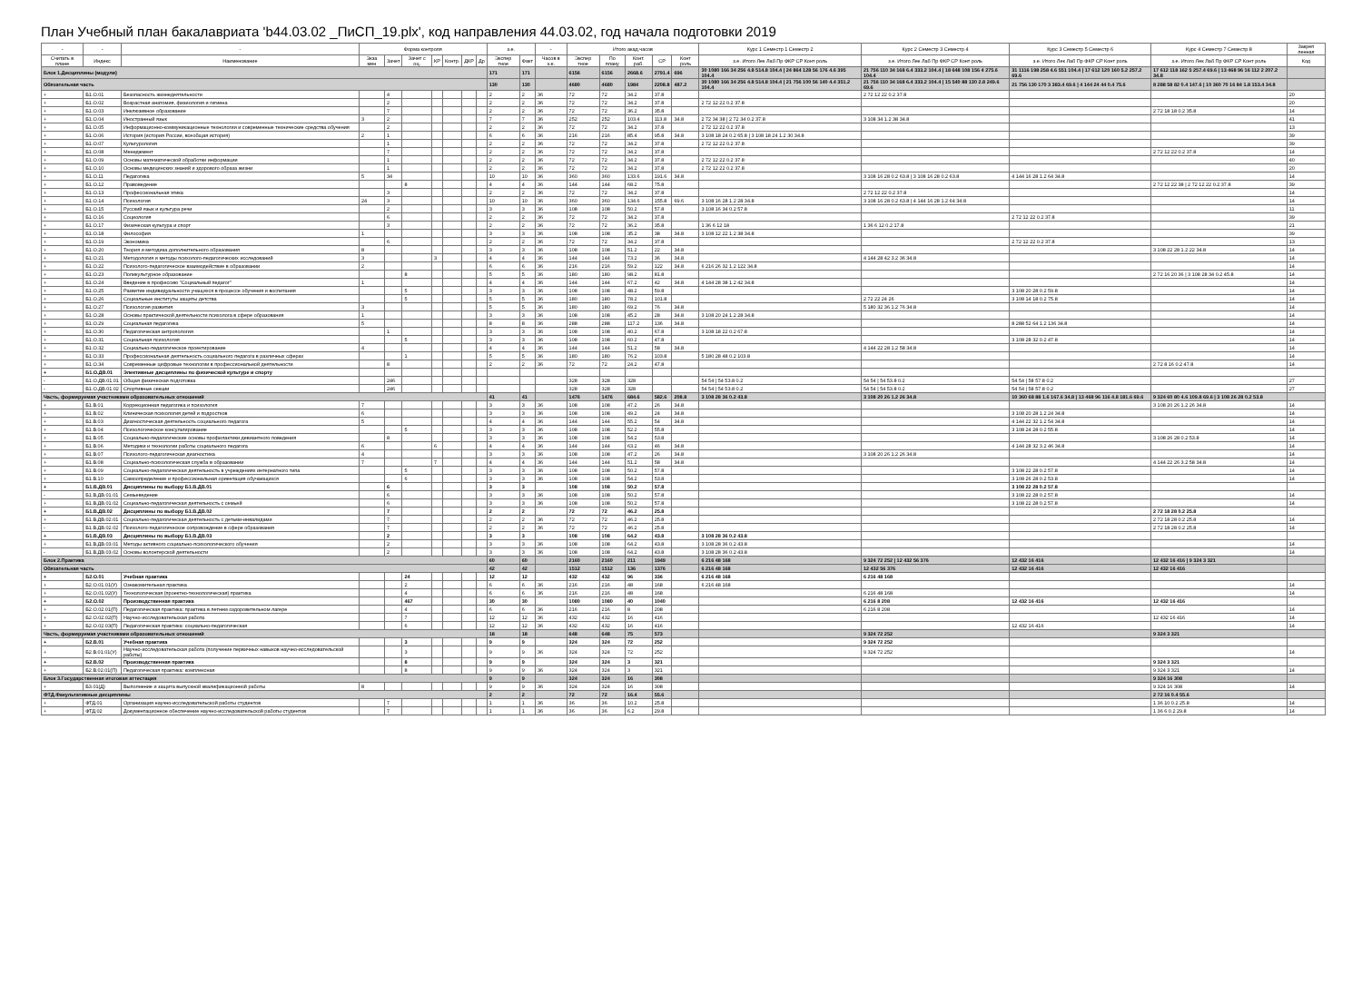План Учебный план бакалавриата 'b44.03.02 _ПиСП_19.plx', код направления 44.03.02, год начала подготовки 2019
| - | - | - | Форма контроля | | | | | | | з.е. | | - | Итого акад.часов | | | | | Курс 1 Семестр 1 Семестр 2 | Курс 2 Семестр 3 Семестр 4 | Курс 3 Семестр 5 Семестр 6 | Курс 4 Семестр 7 Семестр 8 | Закреп ленная |
| --- | --- | --- | --- | --- | --- | --- | --- | --- | --- | --- | --- | --- | --- | --- | --- | --- | --- | --- | --- | --- | --- | --- |
| Считать в плане | Индекс | Наименование | Экза мен | Зачет | Зачет с оц. | КР | Контр. | ДКР | Др | Экспер тное | Факт | Часов в з.е. | Экспер тное | По плану | Конт. раб. | СР | Конт роль | з.е. Итого Лек Лаб Пр ФКР СР Конт роль | з.е. Итого Лек Лаб Пр ФКР СР Конт роль | з.е. Итого Лек Лаб Пр ФКР СР Конт роль | з.е. Итого Лек Лаб Пр ФКР СР Конт роль | Код |
| Блок 1.Дисциплины (модули) | | | | | | | | | | 171 | 171 | | 6156 | 6156 | 2668.6 | 2791.4 | 696 | 30 1080 166 34 256 4.8 514.8 104.4 / 24 864 128 56 176 4.6 395 104.4 | 21 756 110 34 168 6.4 333.2 104.4 / 18 648 108 156 4 275.6 104.4 | 31 1116 198 258 4.6 551 104.4 / 17 612 120 160 5.2 257.2 69.6 | 17 612 118 162 5 257.4 69.6 / 13 468 96 16 112 2 207.2 34.8 | |
| Обязательная часть | | | | | | | | | | 130 | 130 | | 4680 | 4680 | 1984 | 2208.8 | 487.2 | 30 1080 166 34 256 4.8 514.8 104.4 / 21 756 100 56 140 4.4 351.2 104.4 | 21 756 110 34 168 6.4 333.2 104.4 / 15 540 88 130 2.8 249.6 69.6 | 21 756 130 170 3 383.4 69.6 / 4 144 24 44 0.4 75.6 | 8 288 58 82 0.4 147.6 / 10 360 70 16 84 1.8 153.4 34.8 | |
| + | Б1.О.01 | Безопасность жизнедеятельности | | 4 | | | | | | 2 | 2 | 36 | 72 | 72 | 34.2 | 37.8 | | | 2 72 12 22 0.2 37.8 | | | 20 |
| + | Б1.О.02 | Возрастная анатомия, физиология и гигиена | | 2 | | | | | | 2 | 2 | 36 | 72 | 72 | 34.2 | 37.8 | | 2 72 12 22 0.2 37.8 | | | | 20 |
| + | Б1.О.03 | Инклюзивное образование | | 7 | | | | | | 2 | 2 | 36 | 72 | 72 | 36.2 | 35.8 | | | | | 2 72 18 18 0.2 35.8 | 14 |
| + | Б1.О.04 | Иностранный язык | 3 | 2 | | | | | | 7 | 7 | 36 | 252 | 252 | 103.4 | 113.8 | 34.8 | 2 72 34 38 / 2 72 34 0.2 37.8 | 3 108 34 1.2 38 34.8 | | | 41 |
| + | Б1.О.05 | Информационно-коммуникационные технологии и современные технические средства обучения | | 2 | | | | | | 2 | 2 | 36 | 72 | 72 | 34.2 | 37.8 | | 2 72 12 22 0.2 37.8 | | | | 13 |
| + | Б1.О.06 | История (история России, всеобщая история) | 2 | 1 | | | | | | 6 | 6 | 36 | 216 | 216 | 85.4 | 95.8 | 34.8 | 3 108 18 24 0.2 65.8 / 3 108 18 24 1.2 30 34.8 | | | | 39 |
| + | Б1.О.07 | Культурология | | 1 | | | | | | 2 | 2 | 36 | 72 | 72 | 34.2 | 37.8 | | 2 72 12 22 0.2 37.8 | | | | 39 |
| + | Б1.О.08 | Менеджмент | | 7 | | | | | | 2 | 2 | 36 | 72 | 72 | 34.2 | 37.8 | | | | | 2 72 12 22 0.2 37.8 | 14 |
| + | Б1.О.09 | Основы математической обработки информации | | 1 | | | | | | 2 | 2 | 36 | 72 | 72 | 34.2 | 37.8 | | 2 72 12 22 0.2 37.8 | | | | 40 |
| + | Б1.О.10 | Основы медицинских знаний и здорового образа жизни | | 1 | | | | | | 2 | 2 | 36 | 72 | 72 | 34.2 | 37.8 | | 2 72 12 22 0.2 37.8 | | | | 20 |
| + | Б1.О.11 | Педагогика | 5 | 34 | | | | | | 10 | 10 | 36 | 360 | 360 | 133.6 | 191.6 | 34.8 | | 3 108 16 28 0.2 63.8 / 3 108 16 28 0.2 63.8 | 4 144 16 28 1.2 64 34.8 | | 14 |
| + | Б1.О.12 | Правоведение | | | 8 | | | | | 4 | 4 | 36 | 144 | 144 | 68.2 | 75.8 | | | | | 2 72 12 22 38 / 2 72 12 22 0.2 37.8 | 39 |
| + | Б1.О.13 | Профессиональная этика | | 3 | | | | | | 2 | 2 | 36 | 72 | 72 | 34.2 | 37.8 | | | 2 72 12 22 0.2 37.8 | | | 14 |
| + | Б1.О.14 | Психология | 24 | 3 | | | | | | 10 | 10 | 36 | 360 | 360 | 134.6 | 155.8 | 69.6 | 3 108 16 28 1.2 28 34.8 | 3 108 16 28 0.2 63.8 / 4 144 16 28 1.2 64 34.8 | | | 14 |
| + | Б1.О.15 | Русский язык и культура речи | | 2 | | | | | | 3 | 3 | 36 | 108 | 108 | 50.2 | 57.8 | | 3 108 16 34 0.2 57.8 | | | | 11 |
| + | Б1.О.16 | Социология | | 6 | | | | | | 2 | 2 | 36 | 72 | 72 | 34.2 | 37.8 | | | | 2 72 12 22 0.2 37.8 | | 39 |
| + | Б1.О.17 | Физическая культура и спорт | | 3 | | | | | | 2 | 2 | 36 | 72 | 72 | 36.2 | 35.8 | | 1 36 6 12 18 | 1 36 6 12 0.2 17.8 | | | 21 |
| + | Б1.О.18 | Философия | 1 | | | | | | | 3 | 3 | 36 | 108 | 108 | 35.2 | 38 | 34.8 | 3 108 12 22 1.2 38 34.8 | | | | 39 |
| + | Б1.О.19 | Экономика | | 6 | | | | | | 2 | 2 | 36 | 72 | 72 | 34.2 | 37.8 | | | | 2 72 12 22 0.2 37.8 | | 13 |
| + | Б1.О.20 | Теория и методика дополнительного образования | 8 | | | | | | | 3 | 3 | 36 | 108 | 108 | 51.2 | 22 | 34.8 | | | | 3 108 22 28 1.2 22 34.8 | 14 |
| + | Б1.О.21 | Методология и методы психолого-педагогических исследований | 3 | | | 3 | | | | 4 | 4 | 36 | 144 | 144 | 73.2 | 36 | 34.8 | | 4 144 28 42 3.2 36 34.8 | | | 14 |
| + | Б1.О.22 | Психолого-педагогическое взаимодействие в образовании | 2 | | | | | | | 6 | 6 | 36 | 216 | 216 | 59.2 | 122 | 34.8 | 6 216 26 32 1.2 122 34.8 | | | | 14 |
| + | Б1.О.23 | Поликультурное образование | | | 8 | | | | | 5 | 5 | 36 | 180 | 180 | 98.2 | 81.8 | | | | | 2 72 16 20 36 / 3 108 28 34 0.2 45.8 | 14 |
| + | Б1.О.24 | Введение в профессию "Социальный педагог" | 1 | | | | | | | 4 | 4 | 36 | 144 | 144 | 67.2 | 42 | 34.8 | 4 144 28 38 1.2 42 34.8 | | | | 14 |
| + | Б1.О.25 | Развитие индивидуальности учащихся в процессе обучения и воспитания | | | 5 | | | | | 3 | 3 | 36 | 108 | 108 | 48.2 | 59.8 | | | | 3 108 20 28 0.2 59.8 | | 14 |
| + | Б1.О.26 | Социальные институты защиты детства | | | 5 | | | | | 5 | 5 | 36 | 180 | 180 | 78.2 | 101.8 | | | 2 72 22 24 26 | 3 108 14 18 0.2 75.8 | | 14 |
| + | Б1.О.27 | Психология развития | 3 | | | | | | | 5 | 5 | 36 | 180 | 180 | 69.2 | 76 | 34.8 | | 5 180 32 36 1.2 76 34.8 | | | 14 |
| + | Б1.О.28 | Основы практической деятельности психолога в сфере образования | 1 | | | | | | | 3 | 3 | 36 | 108 | 108 | 45.2 | 28 | 34.8 | 3 108 20 24 1.2 28 34.8 | | | | 14 |
| + | Б1.О.29 | Социальная педагогика | 5 | | | | | | | 8 | 8 | 36 | 288 | 288 | 117.2 | 136 | 34.8 | | | 8 288 52 64 1.2 136 34.8 | | 14 |
| + | Б1.О.30 | Педагогическая антропология | | 1 | | | | | | 3 | 3 | 36 | 108 | 108 | 40.2 | 67.8 | | 3 108 18 22 0.2 67.8 | | | | 14 |
| + | Б1.О.31 | Социальная психология | | | 5 | | | | | 3 | 3 | 36 | 108 | 108 | 60.2 | 47.8 | | | | 3 108 28 32 0.2 47.8 | | 14 |
| + | Б1.О.32 | Социально-педагогическое проектирование | 4 | | | | | | | 4 | 4 | 36 | 144 | 144 | 51.2 | 58 | 34.8 | | 4 144 22 28 1.2 58 34.8 | | | 14 |
| + | Б1.О.33 | Профессиональная деятельность социального педагога в различных сферах | | | 1 | | | | | 5 | 5 | 36 | 180 | 180 | 76.2 | 103.8 | | 5 180 28 48 0.2 103.8 | | | | 14 |
| + | Б1.О.34 | Современные цифровые технологии в профессиональной деятельности | | 8 | | | | | | 2 | 2 | 36 | 72 | 72 | 24.2 | 47.8 | | | | | 2 72 8 16 0.2 47.8 | 14 |
| + | Б1.О.ДВ.01 | Элективные дисциплины по физической культуре и спорту | | | | | | | | | | | | | | | | | | | | |
| - | Б1.О.ДВ.01.01 | Общая физическая подготовка | | 246 | | | | | | | | | 328 | 328 | 328 | | | 54 54 / 54 53.8 0.2 | 54 54 / 54 53.8 0.2 | 54 54 / 58 57.8 0.2 | | 27 |
| - | Б1.О.ДВ.01.02 | Спортивные секции | | 246 | | | | | | | | | 328 | 328 | 328 | | | 54 54 / 54 53.8 0.2 | 54 54 / 54 53.8 0.2 | 54 54 / 58 57.8 0.2 | | 27 |
| Часть, формируемая участниками образовательных отношений | | | | | | | | | | 41 | 41 | | 1476 | 1476 | 684.6 | 582.6 | 208.8 | 3 108 28 36 0.2 43.8 | 3 108 20 26 1.2 26 34.8 | 10 360 68 88 1.6 167.6 34.8 / 13 468 96 116 4.8 181.6 69.6 | 9 324 60 80 4.6 109.8 69.6 / 3 108 26 28 0.2 53.8 | |
| + | Б1.В.01 | Коррекционная педагогика и психология | 7 | | | | | | | 3 | 3 | 36 | 108 | 108 | 47.2 | 26 | 34.8 | | | | 3 108 20 26 1.2 26 34.8 | 14 |
| + | Б1.В.02 | Клиническая психология детей и подростков | 6 | | | | | | | 3 | 3 | 36 | 108 | 108 | 49.2 | 24 | 34.8 | | | 3 108 20 28 1.2 24 34.8 | | 14 |
| + | Б1.В.03 | Диагностическая деятельность социального педагога | 5 | | | | | | | 4 | 4 | 36 | 144 | 144 | 55.2 | 54 | 34.8 | | | 4 144 22 32 1.2 54 34.8 | | 14 |
| + | Б1.В.04 | Психологическое консультирование | | | 5 | | | | | 3 | 3 | 36 | 108 | 108 | 52.2 | 55.8 | | | | 3 108 24 28 0.2 55.8 | | 14 |
| + | Б1.В.05 | Социально-педагогические основы профилактики девиантного поведения | | 8 | | | | | | 3 | 3 | 36 | 108 | 108 | 54.2 | 53.8 | | | | | 3 108 26 28 0.2 53.8 | 14 |
| + | Б1.В.06 | Методики и технологии работы социального педагога | 6 | | | 6 | | | | 4 | 4 | 36 | 144 | 144 | 63.2 | 46 | 34.8 | | | 4 144 28 32 3.2 46 34.8 | | 14 |
| + | Б1.В.07 | Психолого-педагогическая диагностика | 4 | | | | | | | 3 | 3 | 36 | 108 | 108 | 47.2 | 26 | 34.8 | | 3 108 20 26 1.2 26 34.8 | | | 14 |
| + | Б1.В.08 | Социально-психологическая служба в образовании | 7 | | | 7 | | | | 4 | 4 | 36 | 144 | 144 | 51.2 | 58 | 34.8 | | | | 4 144 22 26 3.2 58 34.8 | 14 |
| + | Б1.В.09 | Социально-педагогическая деятельность в учреждениях интернатного типа | | | 5 | | | | | 3 | 3 | 36 | 108 | 108 | 50.2 | 57.8 | | | | 3 108 22 28 0.2 57.8 | | 14 |
| + | Б1.В.10 | Самоопределение и профессиональная ориентация обучающихся | | | 6 | | | | | 3 | 3 | 36 | 108 | 108 | 54.2 | 53.8 | | | | 3 108 26 28 0.2 53.8 | | 14 |
| + | Б1.В.ДВ.01 | Дисциплины по выбору Б1.В.ДВ.01 | | 6 | | | | | | 3 | 3 | | 108 | 108 | 50.2 | 57.8 | | | | 3 108 22 28 0.2 57.8 | | |
| - | Б1.В.ДВ.01.01 | Семьеведение | | 6 | | | | | | 3 | 3 | 36 | 108 | 108 | 50.2 | 57.8 | | | | 3 108 22 28 0.2 57.8 | | 14 |
| + | Б1.В.ДВ.01.02 | Социально-педагогическая деятельность с семьей | | 6 | | | | | | 3 | 3 | 36 | 108 | 108 | 50.2 | 57.8 | | | | 3 108 22 28 0.2 57.8 | | 14 |
| + | Б1.В.ДВ.02 | Дисциплины по выбору Б1.В.ДВ.02 | | 7 | | | | | | 2 | 2 | | 72 | 72 | 46.2 | 25.8 | | | | | 2 72 18 28 0.2 25.8 | |
| + | Б1.В.ДВ.02.01 | Социально-педагогическая деятельность с детьми-инвалидами | | 7 | | | | | | 2 | 2 | 36 | 72 | 72 | 46.2 | 25.8 | | | | | 2 72 18 28 0.2 25.8 | 14 |
| - | Б1.В.ДВ.02.02 | Психолого-педагогическое сопровождение в сфере образования | | 7 | | | | | | 2 | 2 | 36 | 72 | 72 | 46.2 | 25.8 | | | | | 2 72 18 28 0.2 25.8 | 14 |
| + | Б1.В.ДВ.03 | Дисциплины по выбору Б1.В.ДВ.03 | | 2 | | | | | | 3 | 3 | | 108 | 108 | 64.2 | 43.8 | | 3 108 28 36 0.2 43.8 | | | | |
| + | Б1.В.ДВ.03.01 | Методы активного социально-психологического обучения | | 2 | | | | | | 3 | 3 | 36 | 108 | 108 | 64.2 | 43.8 | | 3 108 28 36 0.2 43.8 | | | | 14 |
| - | Б1.В.ДВ.03.02 | Основы волонтерской деятельности | | 2 | | | | | | 3 | 3 | 36 | 108 | 108 | 64.2 | 43.8 | | 3 108 28 36 0.2 43.8 | | | | 14 |
| Блок 2.Практика | | | | | | | | | | 60 | 60 | | 2160 | 2160 | 211 | 1949 | | 6 216 48 168 | 9 324 72 252 / 12 432 56 376 | 12 432 16 416 | 12 432 16 416 / 9 324 3 321 | |
| Обязательная часть | | | | | | | | | | 42 | 42 | | 1512 | 1512 | 136 | 1376 | | 6 216 48 168 | 12 432 56 376 | 12 432 16 416 | 12 432 16 416 | |
| + | Б2.О.01 | Учебная практика | | | 24 | | | | | 12 | 12 | | 432 | 432 | 96 | 336 | | 6 216 48 168 | 6 216 48 168 | | | |
| + | Б2.О.01.01(У) | Ознакомительная практика | | | 2 | | | | | 6 | 6 | 36 | 216 | 216 | 48 | 168 | | 6 216 48 168 | | | | 14 |
| + | Б2.О.01.02(У) | Технологическая (проектно-технологическая) практика | | | 4 | | | | | 6 | 6 | 36 | 216 | 216 | 48 | 168 | | | 6 216 48 168 | | | 14 |
| + | Б2.О.02 | Производственная практика | | | 467 | | | | | 30 | 30 | | 1080 | 1080 | 40 | 1040 | | | 6 216 8 208 | 12 432 16 416 | 12 432 16 416 | |
| + | Б2.О.02.01(П) | Педагогическая практика: практика в летнем оздоровительном лагере | | | 4 | | | | | 6 | 6 | 36 | 216 | 216 | 8 | 208 | | | 6 216 8 208 | | | 14 |
| + | Б2.О.02.02(П) | Научно-исследовательская работа | | | 7 | | | | | 12 | 12 | 36 | 432 | 432 | 16 | 416 | | | | | 12 432 16 416 | 14 |
| + | Б2.О.02.03(П) | Педагогическая практика: социально-педагогическая | | | 6 | | | | | 12 | 12 | 36 | 432 | 432 | 16 | 416 | | | | 12 432 16 416 | | 14 |
| Часть, формируемая участниками образовательных отношений | | | | | | | | | | 18 | 18 | | 648 | 648 | 75 | 573 | | | 9 324 72 252 | | 9 324 3 321 | |
| + | Б2.В.01 | Учебная практика | | | 3 | | | | | 9 | 9 | | 324 | 324 | 72 | 252 | | | 9 324 72 252 | | | |
| + | Б2.В.01.01(У) | Научно-исследовательская работа (получение первичных навыков научно-исследовательской работы) | | | 3 | | | | | 9 | 9 | 36 | 324 | 324 | 72 | 252 | | | 9 324 72 252 | | | 14 |
| + | Б2.В.02 | Производственная практика | | | 8 | | | | | 9 | 9 | | 324 | 324 | 3 | 321 | | | | | 9 324 3 321 | |
| + | Б2.В.02.01(П) | Педагогическая практика: комплексная | | | 8 | | | | | 9 | 9 | 36 | 324 | 324 | 3 | 321 | | | | | 9 324 3 321 | 14 |
| Блок 3.Государственная итоговая аттестация | | | | | | | | | | 9 | 9 | | 324 | 324 | 16 | 308 | | | | | 9 324 16 308 | |
| + | Б3.01(Д) | Выполнение и защита выпускной квалификационной работы | 8 | | | | | | | 9 | 9 | 36 | 324 | 324 | 16 | 308 | | | | | 9 324 16 308 | 14 |
| ФТД.Факультативные дисциплины | | | | | | | | | | 2 | 2 | | 72 | 72 | 16.4 | 55.6 | | | | | 2 72 16 0.4 55.6 | |
| + | ФТД.01 | Организация научно-исследовательской работы студентов | | 7 | | | | | | 1 | 1 | 36 | 36 | 36 | 10.2 | 25.8 | | | | | 1 36 10 0.2 25.8 | 14 |
| + | ФТД.02 | Документационное обеспечение научно-исследовательской работы студентов | | 7 | | | | | | 1 | 1 | 36 | 36 | 36 | 6.2 | 29.8 | | | | | 1 36 6 0.2 29.8 | 14 |